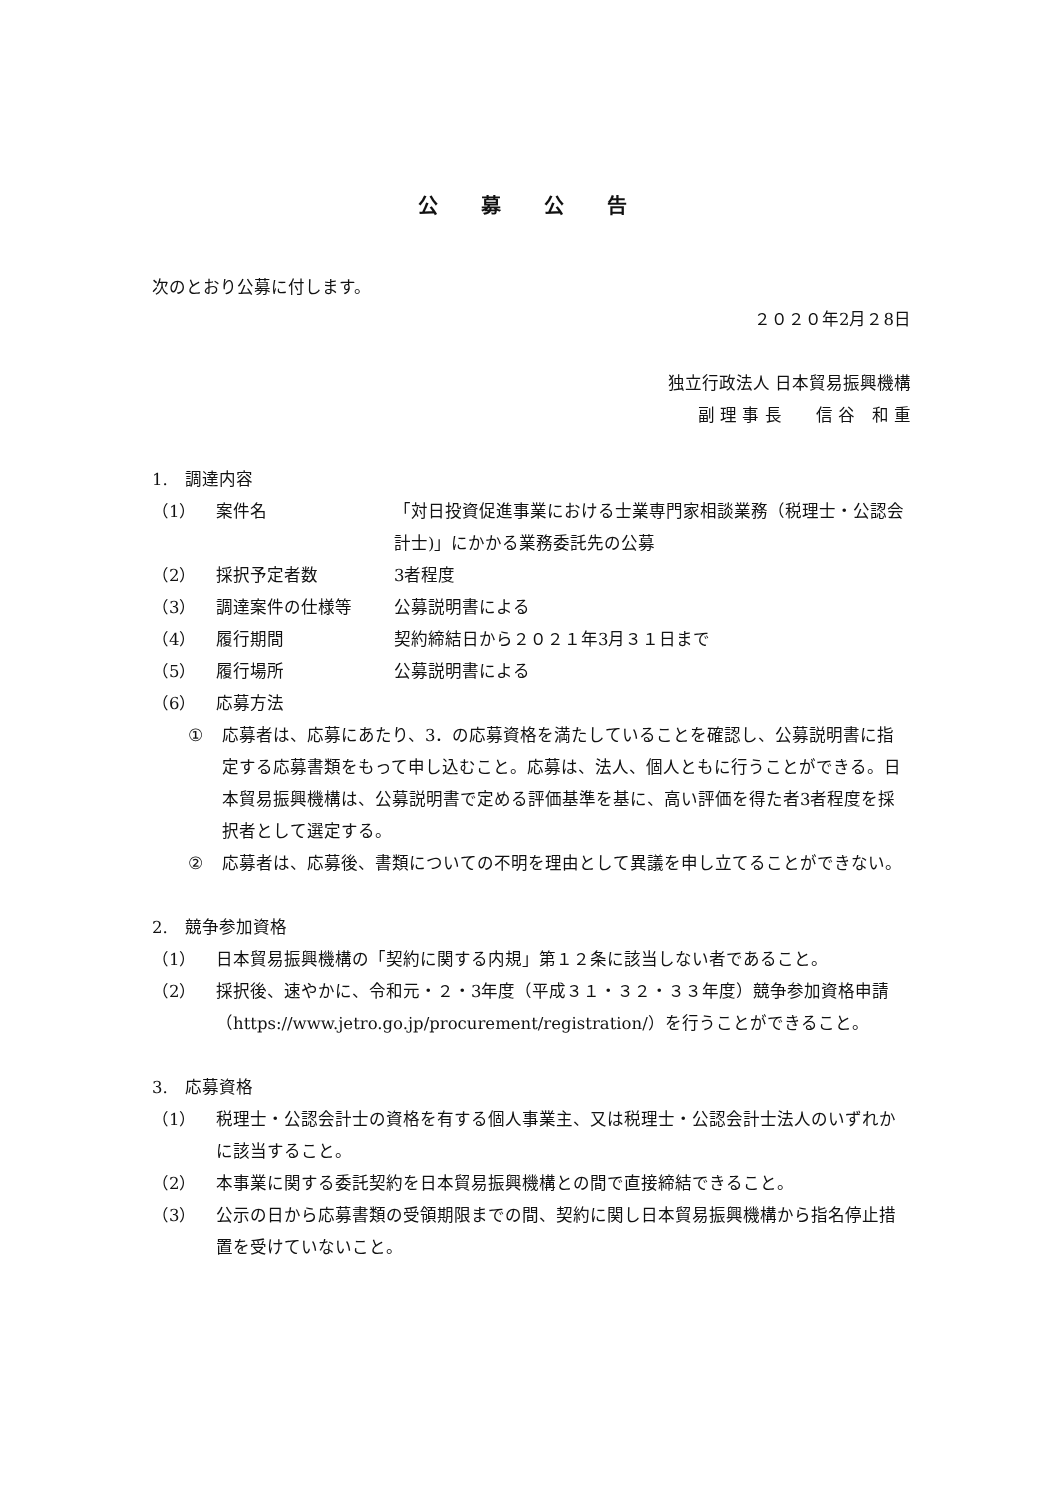公 募 公 告
次のとおり公募に付します。
２０２０年2月２8日
独立行政法人 日本貿易振興機構
副 理 事 長　　信 谷　和 重　
1.　調達内容
（1） 案件名 「対日投資促進事業における士業専門家相談業務（税理士・公認会計士)」にかかる業務委託先の公募
（2） 採択予定者数 3者程度
（3） 調達案件の仕様等 公募説明書による
（4） 履行期間 契約締結日から２０２１年3月３１日まで
（5） 履行場所 公募説明書による
（6） 応募方法
① 応募者は、応募にあたり、3．の応募資格を満たしていることを確認し、公募説明書に指定する応募書類をもって申し込むこと。応募は、法人、個人ともに行うことができる。日本貿易振興機構は、公募説明書で定める評価基準を基に、高い評価を得た者3者程度を採択者として選定する。
② 応募者は、応募後、書類についての不明を理由として異議を申し立てることができない。
2.　競争参加資格
（1） 日本貿易振興機構の「契約に関する内規」第１２条に該当しない者であること。
（2） 採択後、速やかに、令和元・２・3年度（平成３１・３２・３３年度）競争参加資格申請（https://www.jetro.go.jp/procurement/registration/）を行うことができること。
3.　応募資格
（1） 税理士・公認会計士の資格を有する個人事業主、又は税理士・公認会計士法人のいずれかに該当すること。
（2） 本事業に関する委託契約を日本貿易振興機構との間で直接締結できること。
（3） 公示の日から応募書類の受領期限までの間、契約に関し日本貿易振興機構から指名停止措置を受けていないこと。